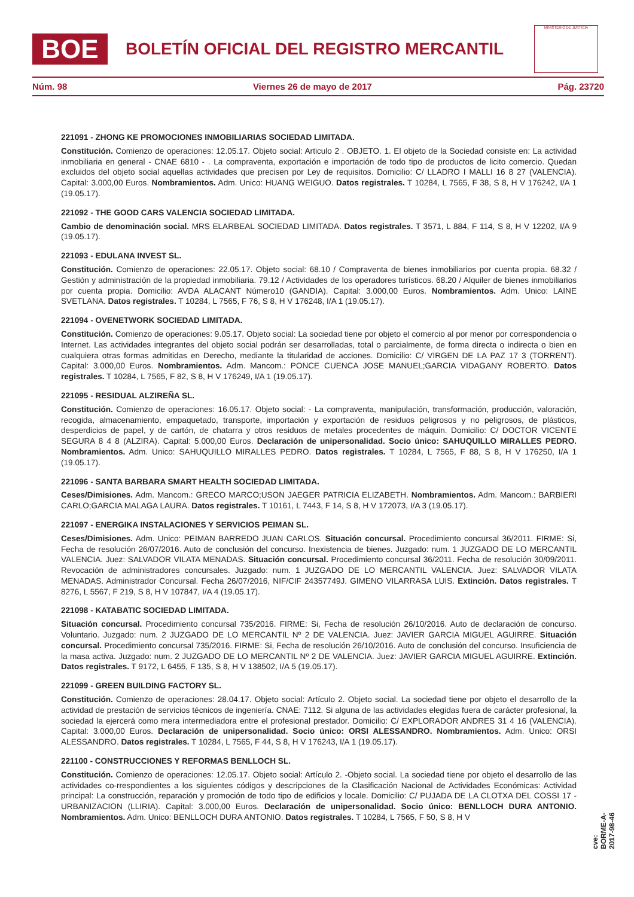BOE
BOLETÍN OFICIAL DEL REGISTRO MERCANTIL
MINISTERIO DE JUSTICIA
Núm. 98 Viernes 26 de mayo de 2017 Pág. 23720
221091 - ZHONG KE PROMOCIONES INMOBILIARIAS SOCIEDAD LIMITADA.
Constitución. Comienzo de operaciones: 12.05.17. Objeto social: Articulo 2 . OBJETO. 1. El objeto de la Sociedad consiste en: La actividad inmobiliaria en general - CNAE 6810 - . La compraventa, exportación e importación de todo tipo de productos de licito comercio. Quedan excluidos del objeto social aquellas actividades que precisen por Ley de requisitos. Domicilio: C/ LLADRO I MALLI 16 8 27 (VALENCIA). Capital: 3.000,00 Euros. Nombramientos. Adm. Unico: HUANG WEIGUO. Datos registrales. T 10284, L 7565, F 38, S 8, H V 176242, I/A 1 (19.05.17).
221092 - THE GOOD CARS VALENCIA SOCIEDAD LIMITADA.
Cambio de denominación social. MRS ELARBEAL SOCIEDAD LIMITADA. Datos registrales. T 3571, L 884, F 114, S 8, H V 12202, I/A 9 (19.05.17).
221093 - EDULANA INVEST SL.
Constitución. Comienzo de operaciones: 22.05.17. Objeto social: 68.10 / Compraventa de bienes inmobiliarios por cuenta propia. 68.32 / Gestión y administración de la propiedad inmobiliaria. 79.12 / Actividades de los operadores turísticos. 68.20 / Alquiler de bienes inmobiliarios por cuenta propia. Domicilio: AVDA ALACANT Número10 (GANDIA). Capital: 3.000,00 Euros. Nombramientos. Adm. Unico: LAINE SVETLANA. Datos registrales. T 10284, L 7565, F 76, S 8, H V 176248, I/A 1 (19.05.17).
221094 - OVENETWORK SOCIEDAD LIMITADA.
Constitución. Comienzo de operaciones: 9.05.17. Objeto social: La sociedad tiene por objeto el comercio al por menor por correspondencia o Internet. Las actividades integrantes del objeto social podrán ser desarrolladas, total o parcialmente, de forma directa o indirecta o bien en cualquiera otras formas admitidas en Derecho, mediante la titularidad de acciones. Domicilio: C/ VIRGEN DE LA PAZ 17 3 (TORRENT). Capital: 3.000,00 Euros. Nombramientos. Adm. Mancom.: PONCE CUENCA JOSE MANUEL;GARCIA VIDAGANY ROBERTO. Datos registrales. T 10284, L 7565, F 82, S 8, H V 176249, I/A 1 (19.05.17).
221095 - RESIDUAL ALZIREÑA SL.
Constitución. Comienzo de operaciones: 16.05.17. Objeto social: - La compraventa, manipulación, transformación, producción, valoración, recogida, almacenamiento, empaquetado, transporte, importación y exportación de residuos peligrosos y no peligrosos, de plásticos, desperdicios de papel, y de cartón, de chatarra y otros residuos de metales procedentes de máquin. Domicilio: C/ DOCTOR VICENTE SEGURA 8 4 8 (ALZIRA). Capital: 5.000,00 Euros. Declaración de unipersonalidad. Socio único: SAHUQUILLO MIRALLES PEDRO. Nombramientos. Adm. Unico: SAHUQUILLO MIRALLES PEDRO. Datos registrales. T 10284, L 7565, F 88, S 8, H V 176250, I/A 1 (19.05.17).
221096 - SANTA BARBARA SMART HEALTH SOCIEDAD LIMITADA.
Ceses/Dimisiones. Adm. Mancom.: GRECO MARCO;USON JAEGER PATRICIA ELIZABETH. Nombramientos. Adm. Mancom.: BARBIERI CARLO;GARCIA MALAGA LAURA. Datos registrales. T 10161, L 7443, F 14, S 8, H V 172073, I/A 3 (19.05.17).
221097 - ENERGIKA INSTALACIONES Y SERVICIOS PEIMAN SL.
Ceses/Dimisiones. Adm. Unico: PEIMAN BARREDO JUAN CARLOS. Situación concursal. Procedimiento concursal 36/2011. FIRME: Si, Fecha de resolución 26/07/2016. Auto de conclusión del concurso. Inexistencia de bienes. Juzgado: num. 1 JUZGADO DE LO MERCANTIL VALENCIA. Juez: SALVADOR VILATA MENADAS. Situación concursal. Procedimiento concursal 36/2011. Fecha de resolución 30/09/2011. Revocación de administradores concursales. Juzgado: num. 1 JUZGADO DE LO MERCANTIL VALENCIA. Juez: SALVADOR VILATA MENADAS. Administrador Concursal. Fecha 26/07/2016, NIF/CIF 24357749J. GIMENO VILARRASA LUIS. Extinción. Datos registrales. T 8276, L 5567, F 219, S 8, H V 107847, I/A 4 (19.05.17).
221098 - KATABATIC SOCIEDAD LIMITADA.
Situación concursal. Procedimiento concursal 735/2016. FIRME: Si, Fecha de resolución 26/10/2016. Auto de declaración de concurso. Voluntario. Juzgado: num. 2 JUZGADO DE LO MERCANTIL Nº 2 DE VALENCIA. Juez: JAVIER GARCIA MIGUEL AGUIRRE. Situación concursal. Procedimiento concursal 735/2016. FIRME: Si, Fecha de resolución 26/10/2016. Auto de conclusión del concurso. Insuficiencia de la masa activa. Juzgado: num. 2 JUZGADO DE LO MERCANTIL Nº 2 DE VALENCIA. Juez: JAVIER GARCIA MIGUEL AGUIRRE. Extinción. Datos registrales. T 9172, L 6455, F 135, S 8, H V 138502, I/A 5 (19.05.17).
221099 - GREEN BUILDING FACTORY SL.
Constitución. Comienzo de operaciones: 28.04.17. Objeto social: Artículo 2. Objeto social. La sociedad tiene por objeto el desarrollo de la actividad de prestación de servicios técnicos de ingeniería. CNAE: 7112. Si alguna de las actividades elegidas fuera de carácter profesional, la sociedad la ejercerá como mera intermediadora entre el profesional prestador. Domicilio: C/ EXPLORADOR ANDRES 31 4 16 (VALENCIA). Capital: 3.000,00 Euros. Declaración de unipersonalidad. Socio único: ORSI ALESSANDRO. Nombramientos. Adm. Unico: ORSI ALESSANDRO. Datos registrales. T 10284, L 7565, F 44, S 8, H V 176243, I/A 1 (19.05.17).
221100 - CONSTRUCCIONES Y REFORMAS BENLLOCH SL.
Constitución. Comienzo de operaciones: 12.05.17. Objeto social: Artículo 2. -Objeto social. La sociedad tiene por objeto el desarrollo de las actividades co-rrespondientes a los siguientes códigos y descripciones de la Clasificación Nacional de Actividades Económicas: Actividad principal: La construcción, reparación y promoción de todo tipo de edificios y locale. Domicilio: C/ PUJADA DE LA CLOTXA DEL COSSI 17 - URBANIZACION (LLIRIA). Capital: 3.000,00 Euros. Declaración de unipersonalidad. Socio único: BENLLOCH DURA ANTONIO. Nombramientos. Adm. Unico: BENLLOCH DURA ANTONIO. Datos registrales. T 10284, L 7565, F 50, S 8, H V
cve: BORME-A-2017-98-46